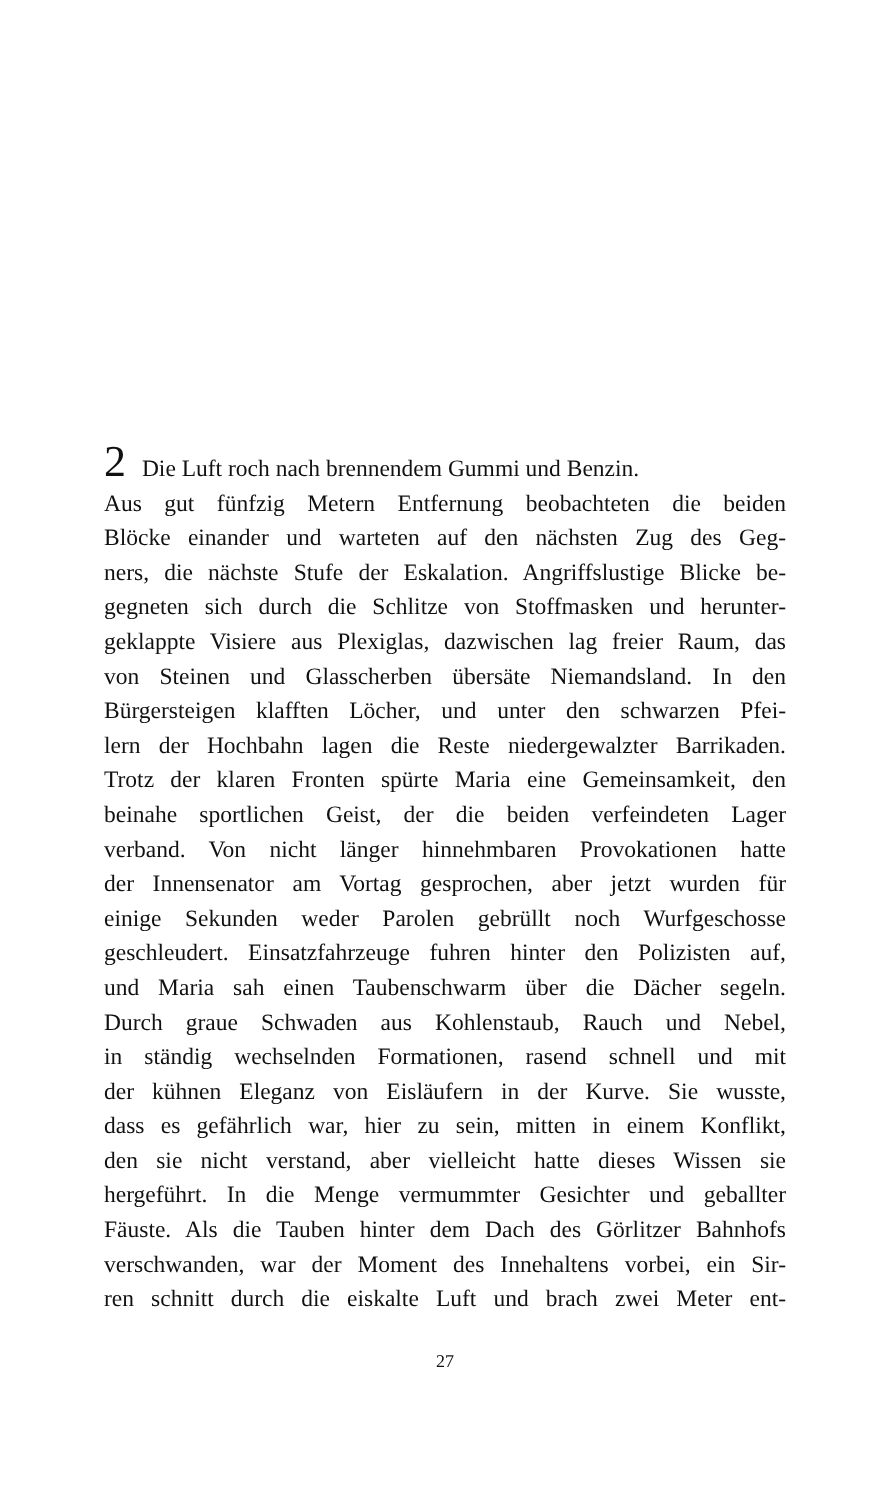2 Die Luft roch nach brennendem Gummi und Benzin.
Aus gut fünfzig Metern Entfernung beobachteten die beiden
Blöcke einander und warteten auf den nächsten Zug des Geg-
ners, die nächste Stufe der Eskalation. Angriffslustige Blicke be-
gegneten sich durch die Schlitze von Stoffmasken und herunter-
geklappte Visiere aus Plexiglas, dazwischen lag freier Raum, das
von Steinen und Glasscherben übersäte Niemandsland. In den
Bürgersteigen klafften Löcher, und unter den schwarzen Pfei-
lern der Hochbahn lagen die Reste niedergewalzter Barrikaden.
Trotz der klaren Fronten spürte Maria eine Gemeinsamkeit, den
beinahe sportlichen Geist, der die beiden verfeindeten Lager
verband. Von nicht länger hinnehmbaren Provokationen hatte
der Innensenator am Vortag gesprochen, aber jetzt wurden für
einige Sekunden weder Parolen gebrüllt noch Wurfgeschosse
geschleudert. Einsatzfahrzeuge fuhren hinter den Polizisten auf,
und Maria sah einen Taubenschwarm über die Dächer segeln.
Durch graue Schwaden aus Kohlenstaub, Rauch und Nebel,
in ständig wechselnden Formationen, rasend schnell und mit
der kühnen Eleganz von Eisläufern in der Kurve. Sie wusste,
dass es gefährlich war, hier zu sein, mitten in einem Konflikt,
den sie nicht verstand, aber vielleicht hatte dieses Wissen sie
hergeführt. In die Menge vermummter Gesichter und geballter
Fäuste. Als die Tauben hinter dem Dach des Görlitzer Bahnhofs
verschwanden, war der Moment des Innehaltens vorbei, ein Sir-
ren schnitt durch die eiskalte Luft und brach zwei Meter ent-
27